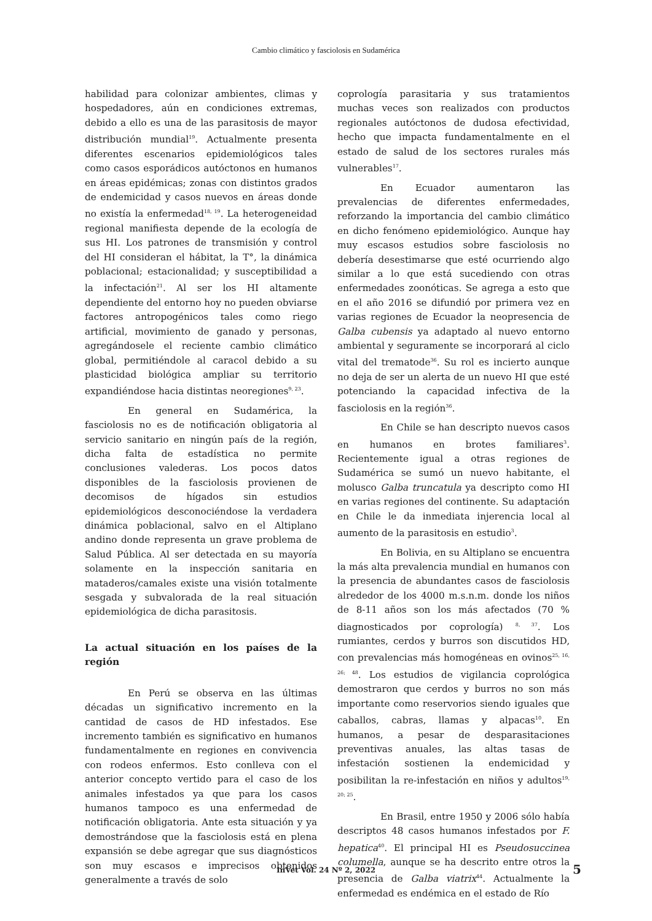Cambio climático y fasciolosis en Sudamérica
habilidad para colonizar ambientes, climas y hospedadores, aún en condiciones extremas, debido a ello es una de las parasitosis de mayor distribución mundial<sup>19</sup>. Actualmente presenta diferentes escenarios epidemiológicos tales como casos esporádicos autóctonos en humanos en áreas epidémicas; zonas con distintos grados de endemicidad y casos nuevos en áreas donde no existía la enfermedad<sup>18, 19</sup>. La heterogeneidad regional manifiesta depende de la ecología de sus HI. Los patrones de transmisión y control del HI consideran el hábitat, la T°, la dinámica poblacional; estacionalidad; y susceptibilidad a la infectación<sup>21</sup>. Al ser los HI altamente dependiente del entorno hoy no pueden obviarse factores antropogénicos tales como riego artificial, movimiento de ganado y personas, agregándosele el reciente cambio climático global, permitiéndole al caracol debido a su plasticidad biológica ampliar su territorio expandiéndose hacia distintas neoregiones<sup>9, 23</sup>.
En general en Sudamérica, la fasciolosis no es de notificación obligatoria al servicio sanitario en ningún país de la región, dicha falta de estadística no permite conclusiones valederas. Los pocos datos disponibles de la fasciolosis provienen de decomisos de hígados sin estudios epidemiológicos desconociéndose la verdadera dinámica poblacional, salvo en el Altiplano andino donde representa un grave problema de Salud Pública. Al ser detectada en su mayoría solamente en la inspección sanitaria en mataderos/camales existe una visión totalmente sesgada y subvalorada de la real situación epidemiológica de dicha parasitosis.
La actual situación en los países de la región
En Perú se observa en las últimas décadas un significativo incremento en la cantidad de casos de HD infestados. Ese incremento también es significativo en humanos fundamentalmente en regiones en convivencia con rodeos enfermos. Esto conlleva con el anterior concepto vertido para el caso de los animales infestados ya que para los casos humanos tampoco es una enfermedad de notificación obligatoria. Ante esta situación y ya demostrándose que la fasciolosis está en plena expansión se debe agregar que sus diagnósticos son muy escasos e imprecisos obtenidos generalmente a través de solo
coprología parasitaria y sus tratamientos muchas veces son realizados con productos regionales autóctonos de dudosa efectividad, hecho que impacta fundamentalmente en el estado de salud de los sectores rurales más vulnerables<sup>17</sup>.
En Ecuador aumentaron las prevalencias de diferentes enfermedades, reforzando la importancia del cambio climático en dicho fenómeno epidemiológico. Aunque hay muy escasos estudios sobre fasciolosis no debería desestimarse que esté ocurriendo algo similar a lo que está sucediendo con otras enfermedades zoonóticas. Se agrega a esto que en el año 2016 se difundió por primera vez en varias regiones de Ecuador la neopresencia de Galba cubensis ya adaptado al nuevo entorno ambiental y seguramente se incorporará al ciclo vital del trematode<sup>36</sup>. Su rol es incierto aunque no deja de ser un alerta de un nuevo HI que esté potenciando la capacidad infectiva de la fasciolosis en la región<sup>36</sup>.
En Chile se han descripto nuevos casos en humanos en brotes familiares<sup>3</sup>. Recientemente igual a otras regiones de Sudamérica se sumó un nuevo habitante, el molusco Galba truncatula ya descripto como HI en varias regiones del continente. Su adaptación en Chile le da inmediata injerencia local al aumento de la parasitosis en estudio<sup>3</sup>.
En Bolivia, en su Altiplano se encuentra la más alta prevalencia mundial en humanos con la presencia de abundantes casos de fasciolosis alrededor de los 4000 m.s.n.m. donde los niños de 8-11 años son los más afectados (70 % diagnosticados por coprología) <sup>8, 37</sup>. Los rumiantes, cerdos y burros son discutidos HD, con prevalencias más homogéneas en ovinos<sup>25, 16, 26; 48</sup>. Los estudios de vigilancia coprológica demostraron que cerdos y burros no son más importante como reservorios siendo iguales que caballos, cabras, llamas y alpacas<sup>10</sup>. En humanos, a pesar de desparasitaciones preventivas anuales, las altas tasas de infestación sostienen la endemicidad y posibilitan la re-infestación en niños y adultos<sup>19, 20; 25</sup>.
En Brasil, entre 1950 y 2006 sólo había descriptos 48 casos humanos infestados por F. hepatica<sup>40</sup>. El principal HI es Pseudosuccinea columella, aunque se ha descrito entre otros la presencia de Galba viatrix<sup>44</sup>. Actualmente la enfermedad es endémica en el estado de Río
InVet Vol. 24 Nº 2, 2022
5